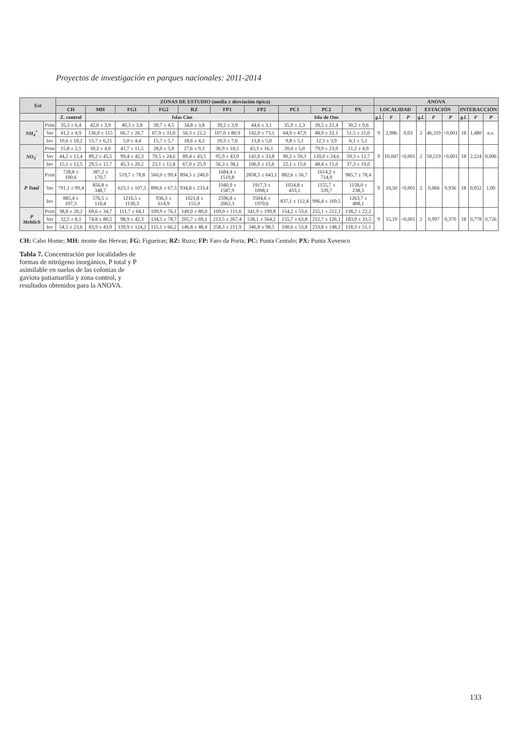Proyectos de investigación en parques nacionales: 2011-2014
| Est | | ZONAS DE ESTUDIO (media ± desviación típica) | | | | | | | | | | ANOVA | | | | | | | | |
| --- | --- | --- | --- | --- | --- | --- | --- | --- | --- | --- | --- | --- | --- | --- | --- | --- | --- | --- | --- | --- |
| | | CH | MH | FG1 | FG2 | RZ | FP1 | FP2 | PC1 | PC2 | PX | LOCALIDAD | | | ESTACIÓN | | | INTERACCIÓN | | |
| | | Z. control | Islas Cíes | | | | | | Isla de Ons | | | g.l. | F | P | g.l. | F | P | g.l. | F | P |
| NH<sub>4</sub><sup>+</sup> | Prim | 35,3 ± 6,4 | 42,0 ± 3,9 | 40,3 ± 3,8 | 39,7 ± 4,5 | 34,8 ± 3,8 | 39,2 ± 3,9 | 44,6 ± 3,1 | 35,9 ± 2,3 | 39,5 ± 22,4 | 30,2 ± 9,6 | 9 | 2,986 | 0,03 | 2 | 46,310 | <0,001 | 18 | 1,480 | n.s. |
| | Ver | 41,2 ± 4,9 | 136,0 ± 115 | 66,7 ± 26,7 | 67,9 ± 31,0 | 56,3 ± 21,2 | 107,0 ± 80,9 | 142,0 ± 73,1 | 64,9 ± 47,9 | 48,9 ± 22,1 | 51,5 ± 21,0 | | | | | | | | | |
| | Inv | 10,6 ± 10,2 | 15,7 ± 6,21 | 5,0 ± 4,4 | 15,7 ± 5,7 | 18,6 ± 4,2 | 10,3 ± 7,6 | 13,8 ± 5,0 | 9,8 ± 5,1 | 12,3 ± 3,9 | 6,1 ± 5,1 | | | | | | | | | |
| NO<sub>3</sub><sup>-</sup> | Prim | 15,8 ± 2,1 | 30,2 ± 4,0 | 41,7 ± 11,5 | 28,0 ± 5,8 | 27,6 ± 9,3 | 36,9 ± 10,5 | 43,3 ± 16,1 | 20,4 ± 5,0 | 79,9 ± 23,0 | 21,2 ± 4,9 | 9 | 10,047 | <0,001 | 2 | 50,519 | <0,001 | 18 | 2,224 | 0,006 |
| | Ver | 44,2 ± 12,4 | 89,2 ± 45,5 | 99,4 ± 42,3 | 70,5 ± 24,6 | 89,4 ± 43,5 | 95,9 ± 43,9 | 142,0 ± 33,8 | 90,2 ± 59,3 | 120,0 ± 24,6 | 59,3 ± 12,7 | | | | | | | | | |
| | Inv | 15,1 ± 12,5 | 29,5 ± 12,7 | 45,3 ± 20,2 | 23,1 ± 12,8 | 67,0 ± 25,9 | 56,3 ± 38,1 | 106,0 ± 15,6 | 22,1 ± 15,6 | 48,4 ± 15,0 | 37,3 ± 19,0 | | | | | | | | | |
| P Total | Prim | 728,8 ± 100,6 | 387,2 ± 170,7 | 519,7 ± 78,8 | 560,0 ± 99,4 | 894,5 ± 240,0 | 1684,4 ± 1519,8 | 2858,5 ± 643,1 | 882,6 ± 56,7 | 1614,2 ± 714,9 | 985,7 ± 78,4 | 9 | 10,50 | <0,001 | 2 | 0,066 | 0,936 | 18 | 0,052 | 1,00 |
| | Ver | 791,1 ± 99,4 | 856,8 ± 348,7 | 623,1 ± 107,5 | 890,6 ± 67,5 | 934,8 ± 233,4 | 1940,9 ± 1587,9 | 1917,3 ± 1098,1 | 1024,8 ± 433,1 | 1155,7 ± 539,7 | 1158,0 ± 238,3 | | | | | | | | | |
| | Inv | 885,4 ± 107,3 | 576,5 ± 110,4 | 1216,5 ± 1130,3 | 936,3 ± 614,9 | 1021,8 ± 151,0 | 2596,8 ± 2062,3 | 3504,6 ± 1970,6 | 837,1 ± 112,4 | 996,4 ± 169,5 | 1263,7 ± 408,1 | | | | | | | | | |
| P Mehlich | Prim | 38,8 ± 20,2 | 69,6 ± 34,7 | 111,7 ± 64,1 | 109,9 ± 76,1 | 149,0 ± 80,0 | 169,0 ± 111,6 | 341,9 ± 199,8 | 154,2 ± 53,6 | 255,1 ± 212,1 | 138,2 ± 22,2 | 9 | 15,19 | <0,001 | 2 | 0,997 | 0,370 | 18 | 0,778 | 0,726 |
| | Ver | 32,5 ± 8,1 | 74,8 ± 80,5 | 98,9 ± 42,3 | 134,5 ± 78,7 | 205,7 ± 69,1 | 213,5 ± 267,4 | 538,1 ± 564,2 | 155,7 ± 63,8 | 212,7 ± 126,1 | 183,9 ± 33,5 | | | | | | | | | |
| | Inv | 54,5 ± 23,6 | 83,9 ± 43,9 | 139,9 ± 124,2 | 115,1 ± 66,2 | 146,8 ± 48,4 | 258,3 ± 211,9 | 346,8 ± 98,5 | 100,6 ± 53,8 | 233,8 ± 148,2 | 118,3 ± 51,1 | | | | | | | | | |
CH: Cabo Home; MH: monte das Hervas; FG: Figueiras; RZ: Ruzo; FP: Faro da Porta; PC: Punta Centulo; PX: Punta Xuvenco
Tabla 7. Concentración por localidades de formas de nitrógeno inorgánico, P total y P asimilable en suelos de las colonias de gaviota patiamarilla y zona control, y resultados obtenidos para la ANOVA.
133